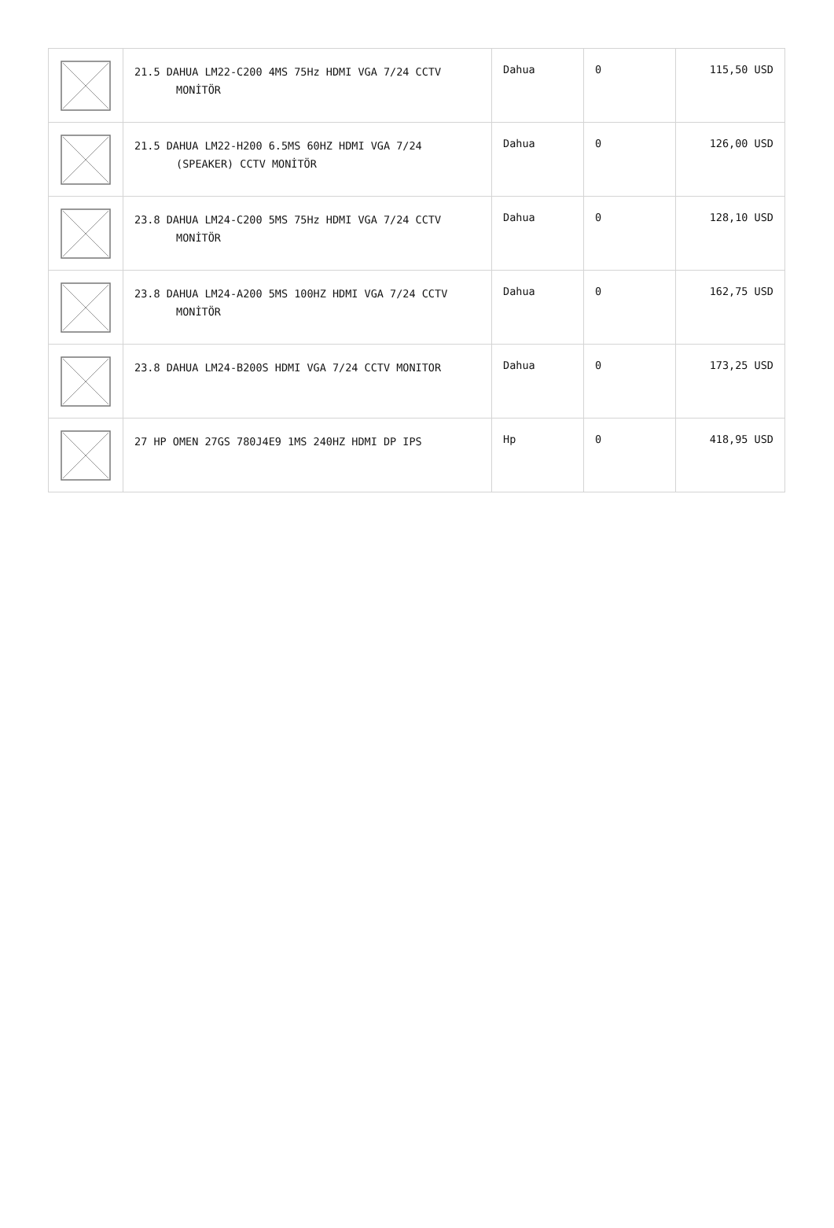| | 21.5 DAHUA LM22-C200 4MS 75Hz HDMI VGA 7/24 CCTV MONİTÖR | Dahua | 0 | 115,50 USD |
| | 21.5 DAHUA LM22-H200 6.5MS 60HZ HDMI VGA 7/24 (SPEAKER) CCTV MONİTÖR | Dahua | 0 | 126,00 USD |
| | 23.8 DAHUA LM24-C200 5MS 75Hz HDMI VGA 7/24 CCTV MONİTÖR | Dahua | 0 | 128,10 USD |
| | 23.8 DAHUA LM24-A200 5MS 100HZ HDMI VGA 7/24 CCTV MONİTÖR | Dahua | 0 | 162,75 USD |
| | 23.8 DAHUA LM24-B200S HDMI VGA 7/24 CCTV MONITOR | Dahua | 0 | 173,25 USD |
| | 27 HP OMEN 27GS 780J4E9 1MS 240HZ HDMI DP IPS | Hp | 0 | 418,95 USD |